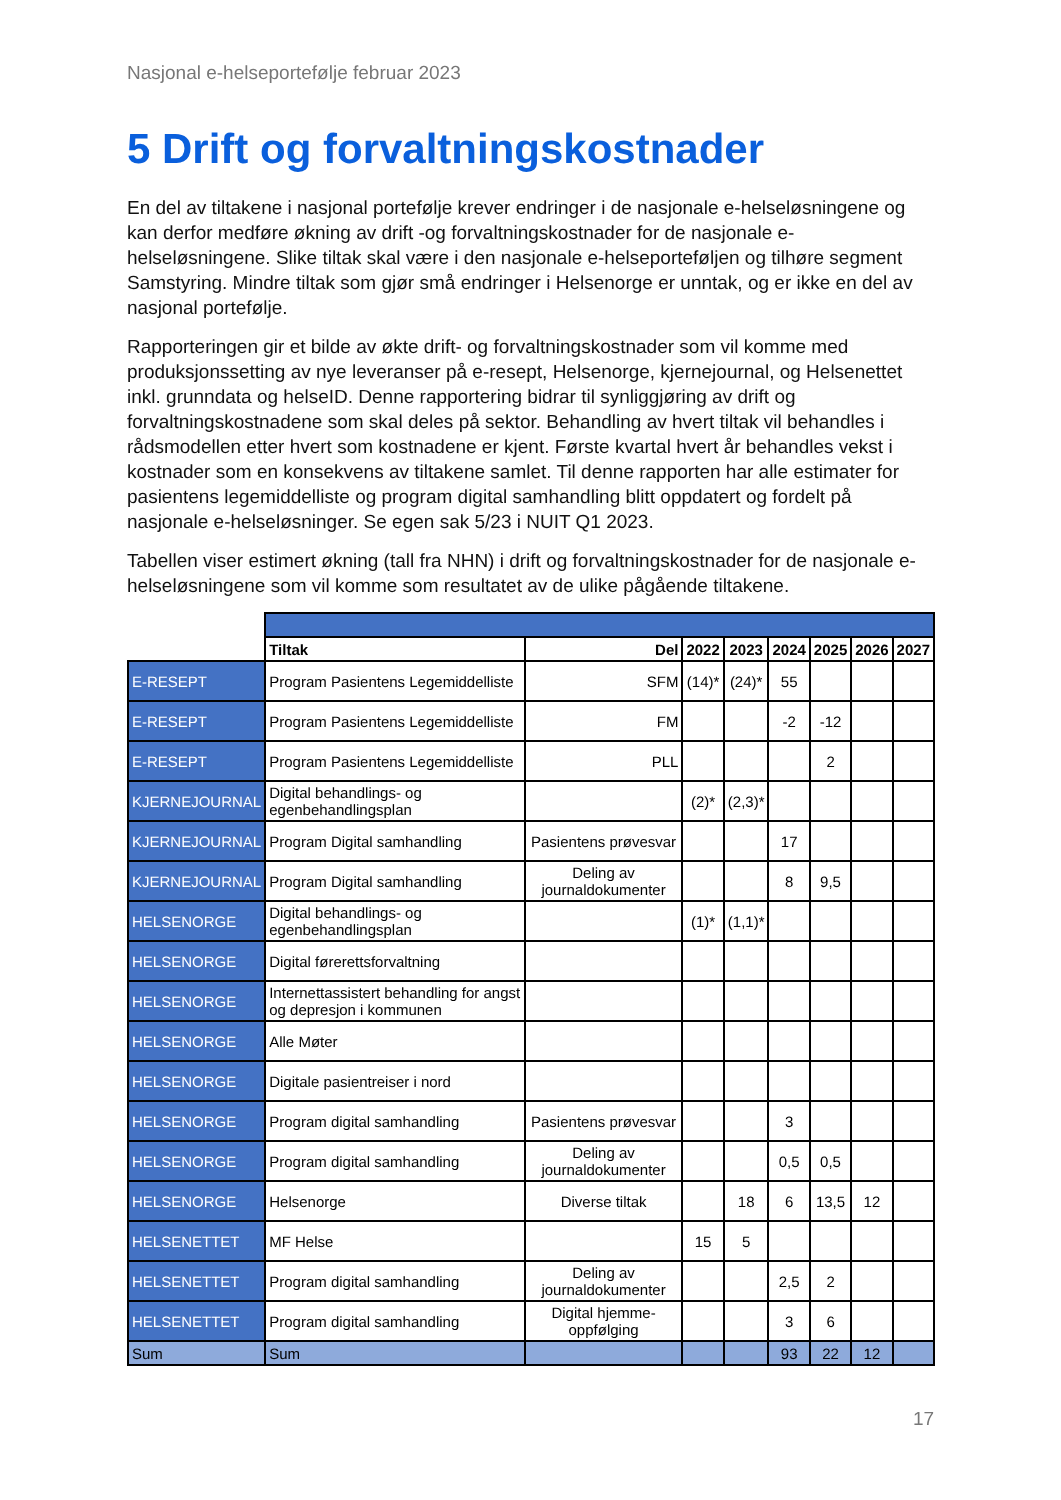Nasjonal e-helseportefølje februar 2023
5 Drift og forvaltningskostnader
En del av tiltakene i nasjonal portefølje krever endringer i de nasjonale e-helseløsningene og kan derfor medføre økning av drift -og forvaltningskostnader for de nasjonale e-helseløsningene. Slike tiltak skal være i den nasjonale e-helseporteføljen og tilhøre segment Samstyring. Mindre tiltak som gjør små endringer i Helsenorge er unntak, og er ikke en del av nasjonal portefølje.
Rapporteringen gir et bilde av økte drift- og forvaltningskostnader som vil komme med produksjonssetting av nye leveranser på e-resept, Helsenorge, kjernejournal, og Helsenettet inkl. grunndata og helseID. Denne rapportering bidrar til synliggjøring av drift og forvaltningskostnadene som skal deles på sektor. Behandling av hvert tiltak vil behandles i rådsmodellen etter hvert som kostnadene er kjent. Første kvartal hvert år behandles vekst i kostnader som en konsekvens av tiltakene samlet. Til denne rapporten har alle estimater for pasientens legemiddelliste og program digital samhandling blitt oppdatert og fordelt på nasjonale e-helseløsninger. Se egen sak 5/23 i NUIT Q1 2023.
Tabellen viser estimert økning (tall fra NHN) i drift og forvaltningskostnader for de nasjonale e-helseløsningene som vil komme som resultatet av de ulike pågående tiltakene.
| | Tiltak | Del | 2022 | 2023 | 2024 | 2025 | 2026 | 2027 |
| --- | --- | --- | --- | --- | --- | --- | --- | --- |
| E-RESEPT | Program Pasientens Legemiddelliste | SFM | (14)* | (24)* | 55 | | | |
| E-RESEPT | Program Pasientens Legemiddelliste | FM | | | -2 | -12 | | |
| E-RESEPT | Program Pasientens Legemiddelliste | PLL | | | | 2 | | |
| KJERNEJOURNAL | Digital behandlings- og egenbehandlingsplan | | (2)* | (2,3)* | | | | |
| KJERNEJOURNAL | Program Digital samhandling | Pasientens prøvesvar | | | 17 | | | |
| KJERNEJOURNAL | Program Digital samhandling | Deling av journaldokumenter | | | 8 | 9,5 | | |
| HELSENORGE | Digital behandlings- og egenbehandlingsplan | | (1)* | (1,1)* | | | | |
| HELSENORGE | Digital førerettsforvaltning | | | | | | | |
| HELSENORGE | Internettassistert behandling for angst og depresjon i kommunen | | | | | | | |
| HELSENORGE | Alle Møter | | | | | | | |
| HELSENORGE | Digitale pasientreiser i nord | | | | | | | |
| HELSENORGE | Program digital samhandling | Pasientens prøvesvar | | | 3 | | | |
| HELSENORGE | Program digital samhandling | Deling av journaldokumenter | | | 0,5 | 0,5 | | |
| HELSENORGE | Helsenorge | Diverse tiltak | | 18 | 6 | 13,5 | 12 | |
| HELSENETTET | MF Helse | | 15 | 5 | | | | |
| HELSENETTET | Program digital samhandling | Deling av journaldokumenter | | | 2,5 | 2 | | |
| HELSENETTET | Program digital samhandling | Digital hjemme-oppfølging | | | 3 | 6 | | |
| Sum | Sum | | | | 93 | 22 | 12 | |
17